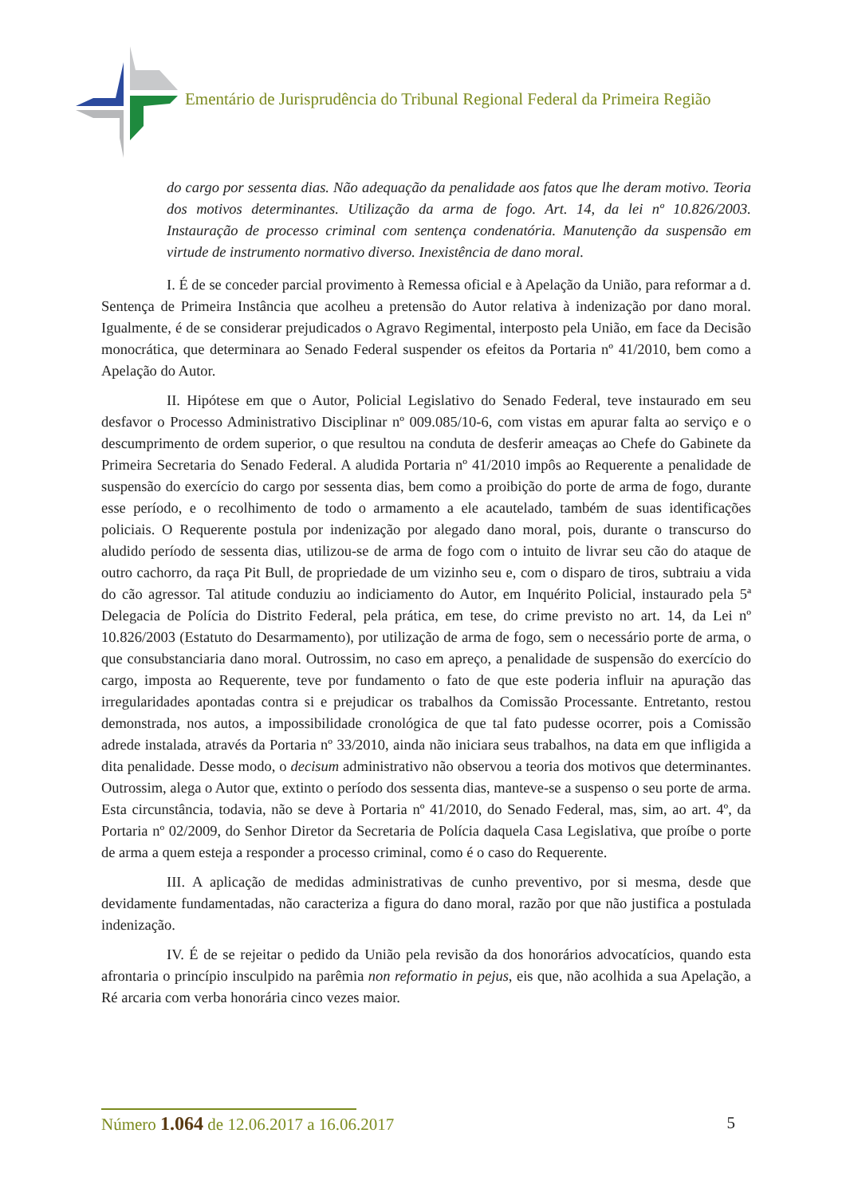Ementário de Jurisprudência do Tribunal Regional Federal da Primeira Região
do cargo por sessenta dias. Não adequação da penalidade aos fatos que lhe deram motivo. Teoria dos motivos determinantes. Utilização da arma de fogo. Art. 14, da lei nº 10.826/2003. Instauração de processo criminal com sentença condenatória. Manutenção da suspensão em virtude de instrumento normativo diverso. Inexistência de dano moral.
I. É de se conceder parcial provimento à Remessa oficial e à Apelação da União, para reformar a d. Sentença de Primeira Instância que acolheu a pretensão do Autor relativa à indenização por dano moral. Igualmente, é de se considerar prejudicados o Agravo Regimental, interposto pela União, em face da Decisão monocrática, que determinara ao Senado Federal suspender os efeitos da Portaria nº 41/2010, bem como a Apelação do Autor.
II. Hipótese em que o Autor, Policial Legislativo do Senado Federal, teve instaurado em seu desfavor o Processo Administrativo Disciplinar nº 009.085/10-6, com vistas em apurar falta ao serviço e o descumprimento de ordem superior, o que resultou na conduta de desferir ameaças ao Chefe do Gabinete da Primeira Secretaria do Senado Federal. A aludida Portaria nº 41/2010 impôs ao Requerente a penalidade de suspensão do exercício do cargo por sessenta dias, bem como a proibição do porte de arma de fogo, durante esse período, e o recolhimento de todo o armamento a ele acautelado, também de suas identificações policiais. O Requerente postula por indenização por alegado dano moral, pois, durante o transcurso do aludido período de sessenta dias, utilizou-se de arma de fogo com o intuito de livrar seu cão do ataque de outro cachorro, da raça Pit Bull, de propriedade de um vizinho seu e, com o disparo de tiros, subtraiu a vida do cão agressor. Tal atitude conduziu ao indiciamento do Autor, em Inquérito Policial, instaurado pela 5ª Delegacia de Polícia do Distrito Federal, pela prática, em tese, do crime previsto no art. 14, da Lei nº 10.826/2003 (Estatuto do Desarmamento), por utilização de arma de fogo, sem o necessário porte de arma, o que consubstanciaria dano moral. Outrossim, no caso em apreço, a penalidade de suspensão do exercício do cargo, imposta ao Requerente, teve por fundamento o fato de que este poderia influir na apuração das irregularidades apontadas contra si e prejudicar os trabalhos da Comissão Processante. Entretanto, restou demonstrada, nos autos, a impossibilidade cronológica de que tal fato pudesse ocorrer, pois a Comissão adrede instalada, através da Portaria nº 33/2010, ainda não iniciara seus trabalhos, na data em que infligida a dita penalidade. Desse modo, o decisum administrativo não observou a teoria dos motivos que determinantes. Outrossim, alega o Autor que, extinto o período dos sessenta dias, manteve-se a suspenso o seu porte de arma. Esta circunstância, todavia, não se deve à Portaria nº 41/2010, do Senado Federal, mas, sim, ao art. 4º, da Portaria nº 02/2009, do Senhor Diretor da Secretaria de Polícia daquela Casa Legislativa, que proíbe o porte de arma a quem esteja a responder a processo criminal, como é o caso do Requerente.
III. A aplicação de medidas administrativas de cunho preventivo, por si mesma, desde que devidamente fundamentadas, não caracteriza a figura do dano moral, razão por que não justifica a postulada indenização.
IV. É de se rejeitar o pedido da União pela revisão da dos honorários advocatícios, quando esta afrontaria o princípio insculpido na parêmia non reformatio in pejus, eis que, não acolhida a sua Apelação, a Ré arcaria com verba honorária cinco vezes maior.
Número 1.064 de 12.06.2017 a 16.06.2017 5